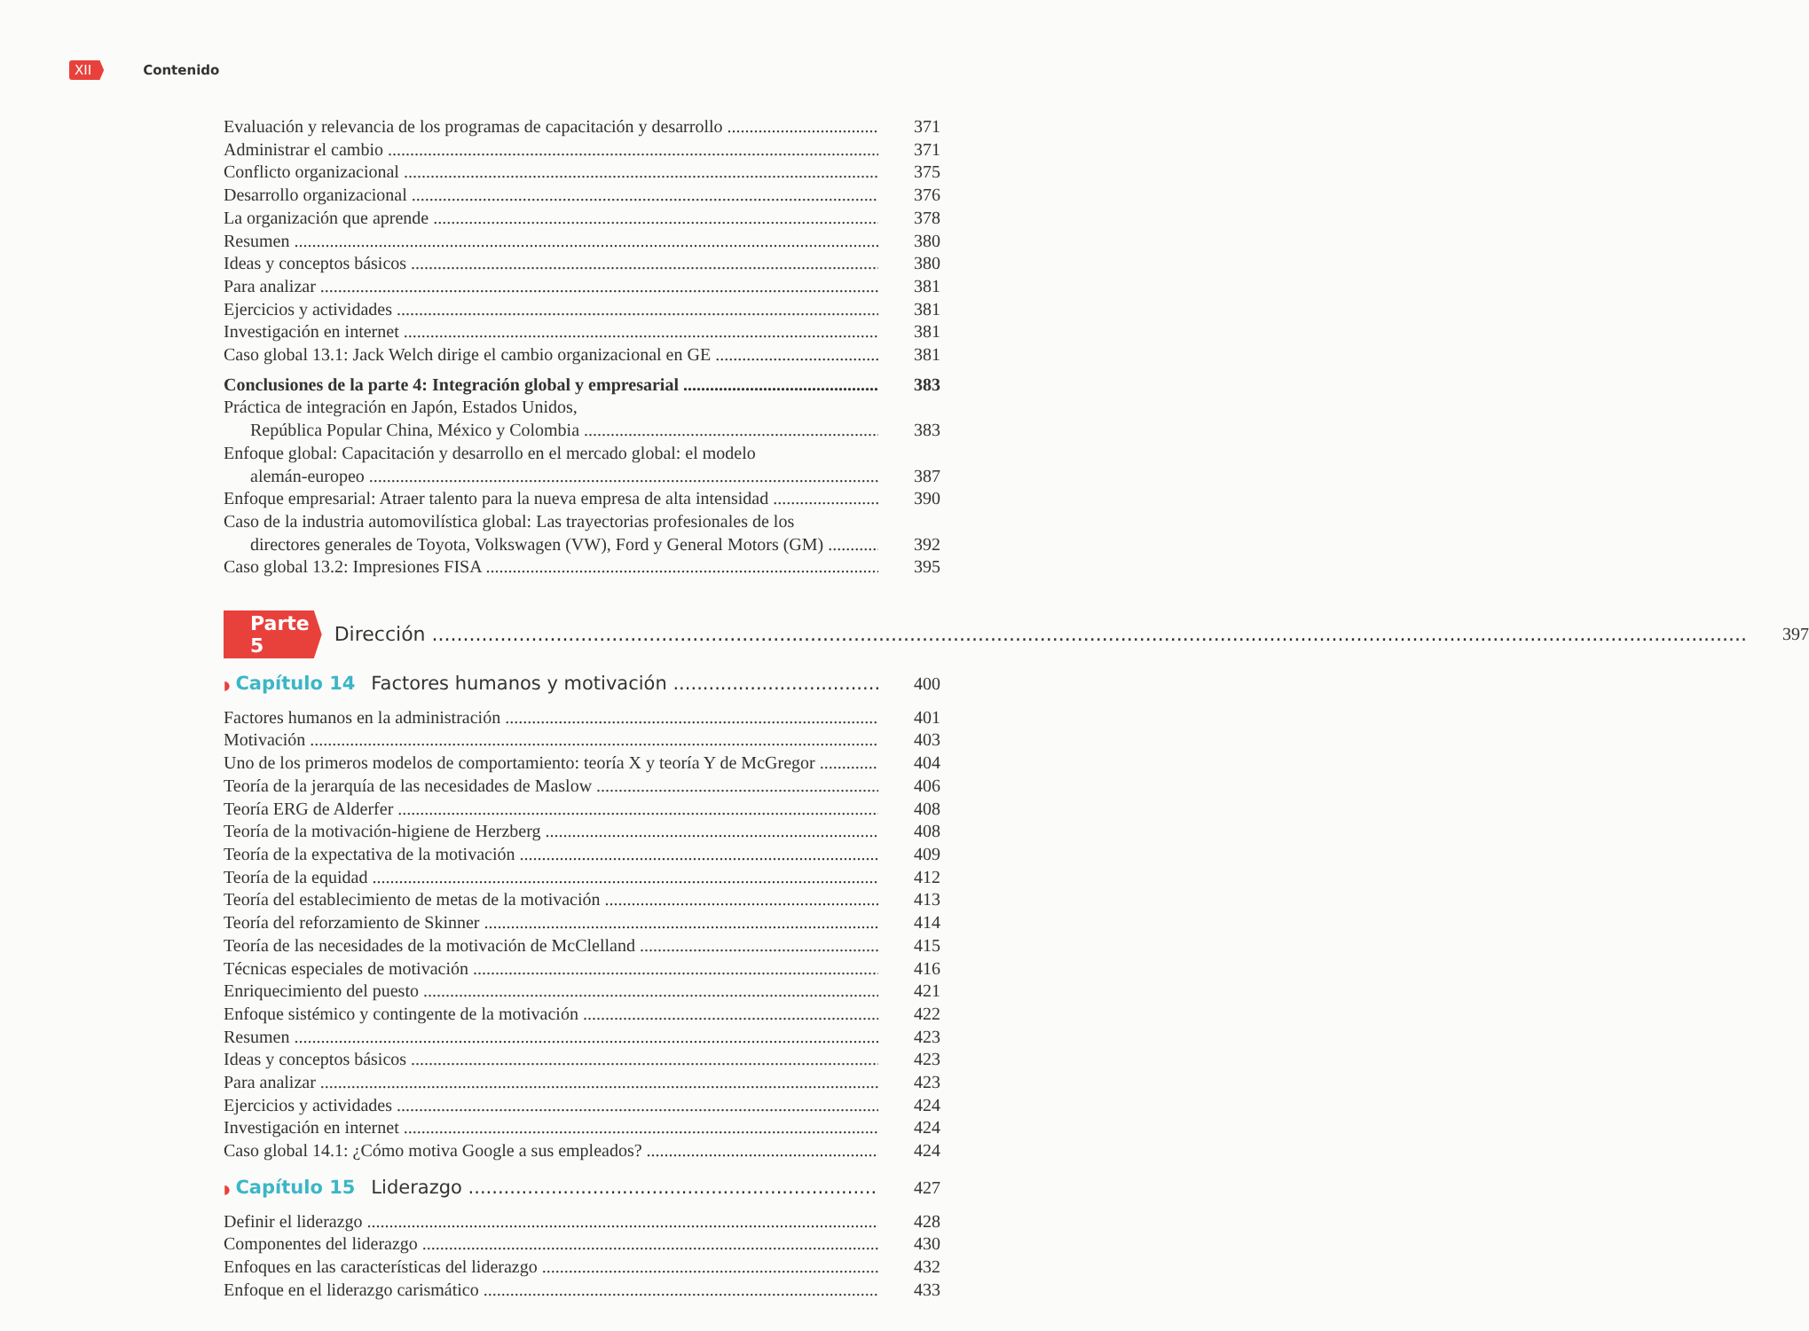XII Contenido
Evaluación y relevancia de los programas de capacitación y desarrollo 371
Administrar el cambio 371
Conflicto organizacional 375
Desarrollo organizacional 376
La organización que aprende 378
Resumen 380
Ideas y conceptos básicos 380
Para analizar 381
Ejercicios y actividades 381
Investigación en internet 381
Caso global 13.1: Jack Welch dirige el cambio organizacional en GE 381
Conclusiones de la parte 4: Integración global y empresarial 383
Práctica de integración en Japón, Estados Unidos,
República Popular China, México y Colombia 383
Enfoque global: Capacitación y desarrollo en el mercado global: el modelo
alemán-europeo 387
Enfoque empresarial: Atraer talento para la nueva empresa de alta intensidad 390
Caso de la industria automovilística global: Las trayectorias profesionales de los
directores generales de Toyota, Volkswagen (VW), Ford y General Motors (GM) 392
Caso global 13.2: Impresiones FISA 395
Parte 5
Dirección 397
◗ Capítulo 14 Factores humanos y motivación 400
Factores humanos en la administración 401
Motivación 403
Uno de los primeros modelos de comportamiento: teoría X y teoría Y de McGregor 404
Teoría de la jerarquía de las necesidades de Maslow 406
Teoría ERG de Alderfer 408
Teoría de la motivación-higiene de Herzberg 408
Teoría de la expectativa de la motivación 409
Teoría de la equidad 412
Teoría del establecimiento de metas de la motivación 413
Teoría del reforzamiento de Skinner 414
Teoría de las necesidades de la motivación de McClelland 415
Técnicas especiales de motivación 416
Enriquecimiento del puesto 421
Enfoque sistémico y contingente de la motivación 422
Resumen 423
Ideas y conceptos básicos 423
Para analizar 423
Ejercicios y actividades 424
Investigación en internet 424
Caso global 14.1: ¿Cómo motiva Google a sus empleados? 424
◗ Capítulo 15 Liderazgo 427
Definir el liderazgo 428
Componentes del liderazgo 430
Enfoques en las características del liderazgo 432
Enfoque en el liderazgo carismático 433